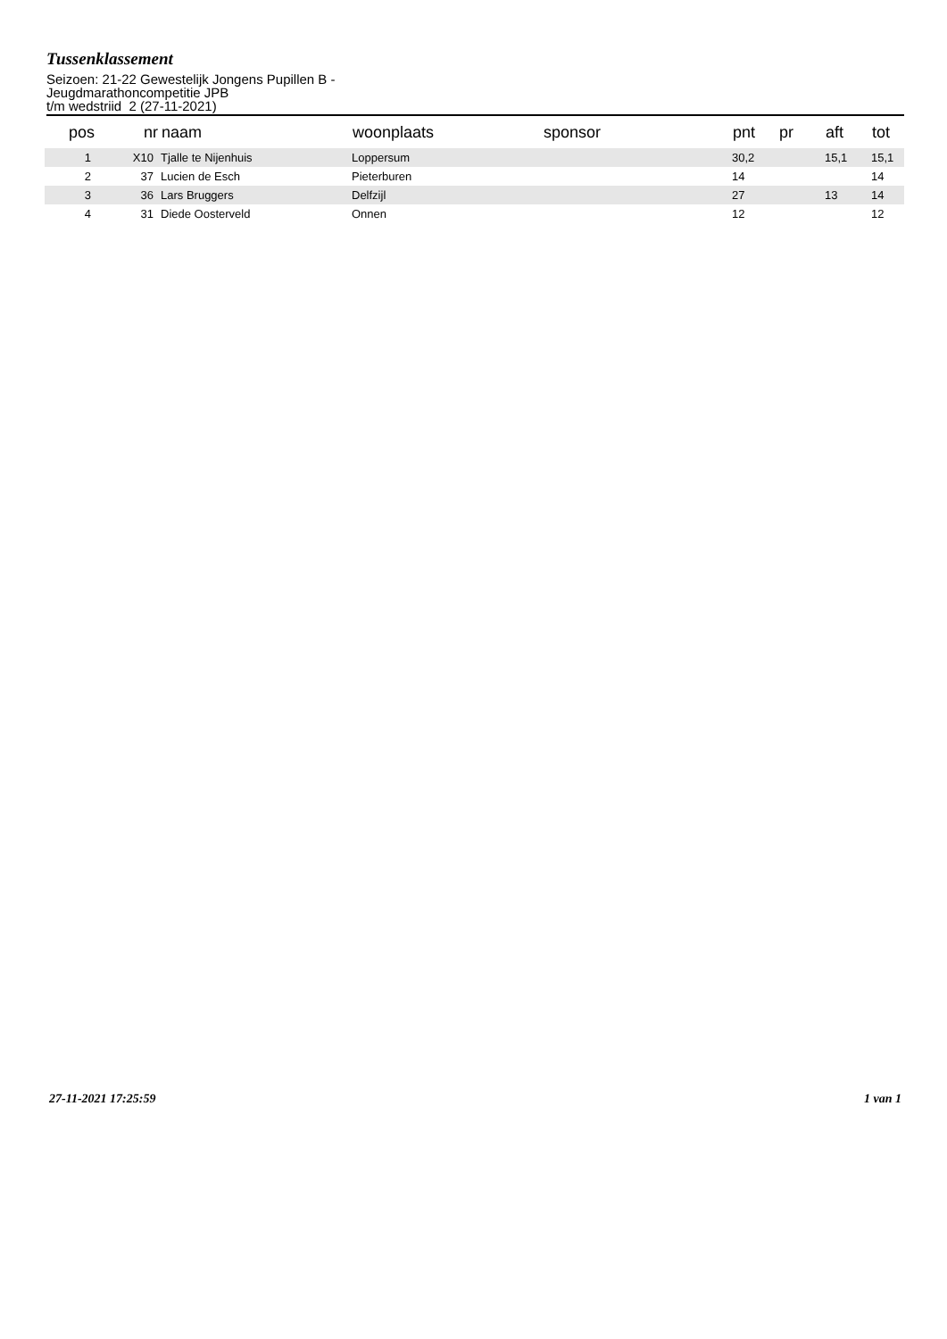Tussenklassement
Seizoen: 21-22 Gewestelijk Jongens Pupillen B -
Jeugdmarathoncompetitie JPB
t/m wedstriid 2 (27-11-2021)
| pos | nr | naam | woonplaats | sponsor | pnt | pr | aft | tot |
| --- | --- | --- | --- | --- | --- | --- | --- | --- |
| 1 | X10 | Tjalle te Nijenhuis | Loppersum | | 30,2 | | 15,1 | 15,1 |
| 2 | 37 | Lucien de Esch | Pieterburen | | 14 | | | 14 |
| 3 | 36 | Lars Bruggers | Delfzijl | | 27 | | 13 | 14 |
| 4 | 31 | Diede Oosterveld | Onnen | | 12 | | | 12 |
27-11-2021 17:25:59 1 van 1